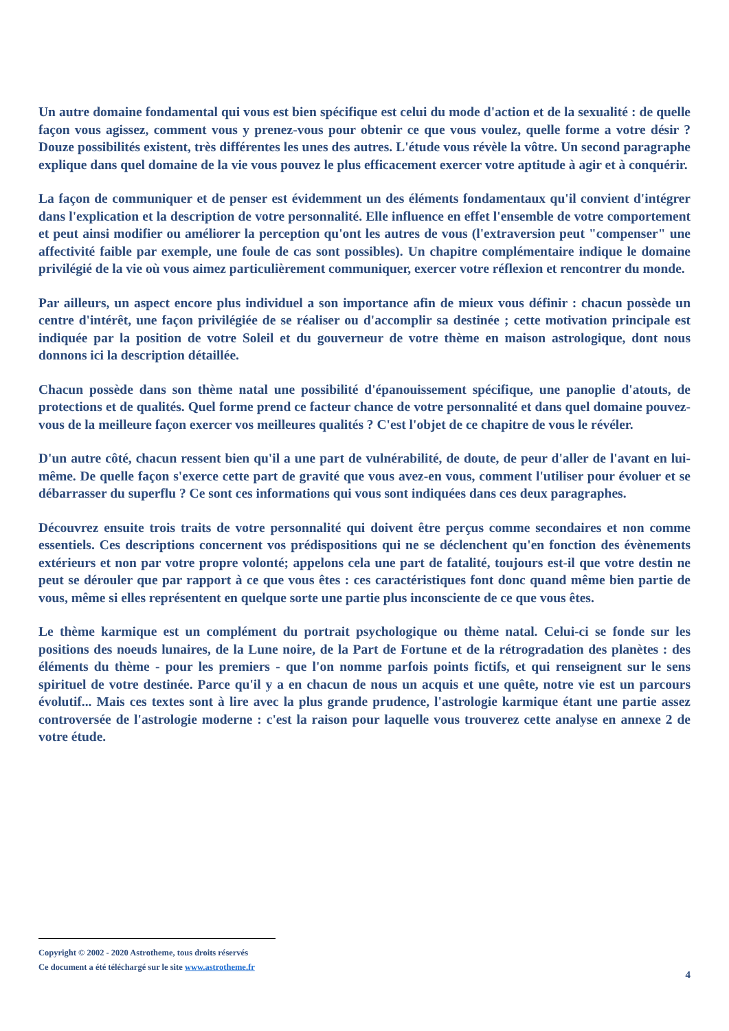Un autre domaine fondamental qui vous est bien spécifique est celui du mode d'action et de la sexualité : de quelle façon vous agissez, comment vous y prenez-vous pour obtenir ce que vous voulez, quelle forme a votre désir ? Douze possibilités existent, très différentes les unes des autres. L'étude vous révèle la vôtre. Un second paragraphe explique dans quel domaine de la vie vous pouvez le plus efficacement exercer votre aptitude à agir et à conquérir.
La façon de communiquer et de penser est évidemment un des éléments fondamentaux qu'il convient d'intégrer dans l'explication et la description de votre personnalité. Elle influence en effet l'ensemble de votre comportement et peut ainsi modifier ou améliorer la perception qu'ont les autres de vous (l'extraversion peut "compenser" une affectivité faible par exemple, une foule de cas sont possibles). Un chapitre complémentaire indique le domaine privilégié de la vie où vous aimez particulièrement communiquer, exercer votre réflexion et rencontrer du monde.
Par ailleurs, un aspect encore plus individuel a son importance afin de mieux vous définir : chacun possède un centre d'intérêt, une façon privilégiée de se réaliser ou d'accomplir sa destinée ; cette motivation principale est indiquée par la position de votre Soleil et du gouverneur de votre thème en maison astrologique, dont nous donnons ici la description détaillée.
Chacun possède dans son thème natal une possibilité d'épanouissement spécifique, une panoplie d'atouts, de protections et de qualités. Quel forme prend ce facteur chance de votre personnalité et dans quel domaine pouvez-vous de la meilleure façon exercer vos meilleures qualités ? C'est l'objet de ce chapitre de vous le révéler.
D'un autre côté, chacun ressent bien qu'il a une part de vulnérabilité, de doute, de peur d'aller de l'avant en lui-même. De quelle façon s'exerce cette part de gravité que vous avez-en vous, comment l'utiliser pour évoluer et se débarrasser du superflu ? Ce sont ces informations qui vous sont indiquées dans ces deux paragraphes.
Découvrez ensuite trois traits de votre personnalité qui doivent être perçus comme secondaires et non comme essentiels. Ces descriptions concernent vos prédispositions qui ne se déclenchent qu'en fonction des évènements extérieurs et non par votre propre volonté; appelons cela une part de fatalité, toujours est-il que votre destin ne peut se dérouler que par rapport à ce que vous êtes : ces caractéristiques font donc quand même bien partie de vous, même si elles représentent en quelque sorte une partie plus inconsciente de ce que vous êtes.
Le thème karmique est un complément du portrait psychologique ou thème natal. Celui-ci se fonde sur les positions des noeuds lunaires, de la Lune noire, de la Part de Fortune et de la rétrogradation des planètes : des éléments du thème - pour les premiers - que l'on nomme parfois points fictifs, et qui renseignent sur le sens spirituel de votre destinée. Parce qu'il y a en chacun de nous un acquis et une quête, notre vie est un parcours évolutif... Mais ces textes sont à lire avec la plus grande prudence, l'astrologie karmique étant une partie assez controversée de l'astrologie moderne : c'est la raison pour laquelle vous trouverez cette analyse en annexe 2 de votre étude.
Copyright © 2002 - 2020 Astrotheme, tous droits réservés
Ce document a été téléchargé sur le site www.astrotheme.fr
4